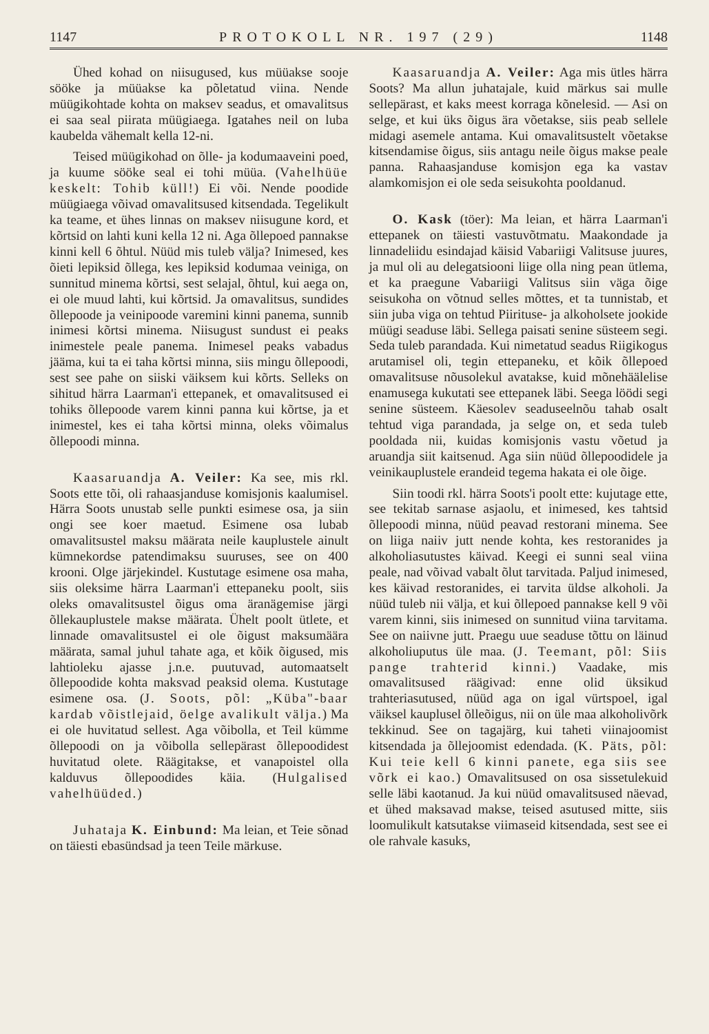1147 PROTOKOLL NR. 197 (29) 1148
Ühed kohad on niisugused, kus müüakse sooje sööke ja müüakse ka põletatud viina. Nende müügikohtade kohta on maksev seadus, et omavalitsus ei saa seal piirata müügiaega. Igatahes neil on luba kaubelda vähemalt kella 12-ni.
Teised müügikohad on õlle- ja kodumaaveini poed, ja kuume sööke seal ei tohi müüa. (Vahelhüüe keskelt: Tohib küll!) Ei või. Nende poodide müügiaega võivad omavalitsused kitsendada. Tegelikult ka teame, et ühes linnas on maksev niisugune kord, et kõrtsid on lahti kuni kella 12 ni. Aga õllepoed pannakse kinni kell 6 õhtul. Nüüd mis tuleb välja? Inimesed, kes õieti lepiksid õllega, kes lepiksid kodumaa veiniga, on sunnitud minema kõrtsi, sest selajal, õhtul, kui aega on, ei ole muud lahti, kui kõrtsid. Ja omavalitsus, sundides õllepoode ja veinipoode varemini kinni panema, sunnib inimesi kõrtsi minema. Niisugust sundust ei peaks inimestele peale panema. Inimesel peaks vabadus jääma, kui ta ei taha kõrtsi minna, siis mingu õllepoodi, sest see pahe on siiski väiksem kui kõrts. Selleks on sihitud härra Laarman'i ettepanek, et omavalitsused ei tohiks õllepoode varem kinni panna kui kõrtse, ja et inimestel, kes ei taha kõrtsi minna, oleks võimalus õllepoodi minna.
Kaasaruandja A. Veiler: Ka see, mis rkl. Soots ette tõi, oli rahaasjanduse komisjonis kaalumisel. Härra Soots unustab selle punkti esimese osa, ja siin ongi see koer maetud. Esimene osa lubab omavalitsustel maksu määrata neile kauplustele ainult kümnekordse patendimaksu suuruses, see on 400 krooni. Olge järjekindel. Kustutage esimene osa maha, siis oleksime härra Laarman'i ettepaneku poolt, siis oleks omavalitsustel õigus oma äranägemise järgi õllekauplustele makse määrata. Ühelt poolt ütlete, et linnade omavalitsustel ei ole õigust maksumäära määrata, samal juhul tahate aga, et kõik õigused, mis lahtioleku ajasse j.n.e. puutuvad, automaatselt õllepoodide kohta maksvad peaksid olema. Kustutage esimene osa. (J. Soots, põl: „Küba"-baar kardab võistlejaid, öelge avalikult välja.) Ma ei ole huvitatud sellest. Aga võibolla, et Teil kümme õllepoodi on ja võibolla sellepärast õllepoodidest huvitatud olete. Räägitakse, et vanapoistel olla kalduvus õllepoodides käia. (Hulgalised vahelhüüded.)
Juhataja K. Einbund: Ma leian, et Teie sõnad on täiesti ebasündsad ja teen Teile märkuse.
Kaasaruandja A. Veiler: Aga mis ütles härra Soots? Ma allun juhatajale, kuid märkus sai mulle sellepärast, et kaks meest korraga kõnelesid. — Asi on selge, et kui üks õigus ära võetakse, siis peab sellele midagi asemele antama. Kui omavalitsustelt võetakse kitsendamise õigus, siis antagu neile õigus makse peale panna. Rahaasjanduse komisjon ega ka vastav alamkomisjon ei ole seda seisukohta pooldanud.
O. Kask (töer): Ma leian, et härra Laarman'i ettepanek on täiesti vastuvõtmatu. Maakondade ja linnadeliidu esindajad käisid Vabariigi Valitsuse juures, ja mul oli au delegatsiooni liige olla ning pean ütlema, et ka praegune Vabariigi Valitsus siin väga õige seisukoha on võtnud selles mõttes, et ta tunnistab, et siin juba viga on tehtud Piirituse- ja alkoholsete jookide müügi seaduse läbi. Sellega paisati senine süsteem segi. Seda tuleb parandada. Kui nimetatud seadus Riigikogus arutamisel oli, tegin ettepaneku, et kõik õllepoed omavalitsuse nõusolekul avatakse, kuid mõnehäälelise enamusega kukutati see ettepanek läbi. Seega löödi segi senine süsteem. Käesolev seaduseelnõu tahab osalt tehtud viga parandada, ja selge on, et seda tuleb pooldada nii, kuidas komisjonis vastu võetud ja aruandja siit kaitsenud. Aga siin nüüd õllepoodidele ja veinikauplustele erandeid tegema hakata ei ole õige.
Siin toodi rkl. härra Soots'i poolt ette: kujutage ette, see tekitab sarnase asjaolu, et inimesed, kes tahtsid õllepoodi minna, nüüd peavad restorani minema. See on liiga naiiv jutt nende kohta, kes restoranides ja alkoholiasutustes käivad. Keegi ei sunni seal viina peale, nad võivad vabalt õlut tarvitada. Paljud inimesed, kes käivad restoranides, ei tarvita üldse alkoholi. Ja nüüd tuleb nii välja, et kui õllepoed pannakse kell 9 või varem kinni, siis inimesed on sunnitud viina tarvitama. See on naiivne jutt. Praegu uue seaduse tõttu on läinud alkoholiuputus üle maa. (J. Teemant, põl: Siis pange trahterid kinni.) Vaadake, mis omavalitsused räägivad: enne olid üksikud trahteriasutused, nüüd aga on igal vürtspoel, igal väiksel kauplusel õlleõigus, nii on üle maa alkoholivõrk tekkinud. See on tagajärg, kui taheti viinajoomist kitsendada ja õllejoomist edendada. (K. Päts, põl: Kui teie kell 6 kinni panete, ega siis see võrk ei kao.) Omavalitsused on osa sissetulekuid selle läbi kaotanud. Ja kui nüüd omavalitsused näevad, et ühed maksavad makse, teised asutused mitte, siis loomulikult katsutakse viimaseid kitsendada, sest see ei ole rahvale kasuks,